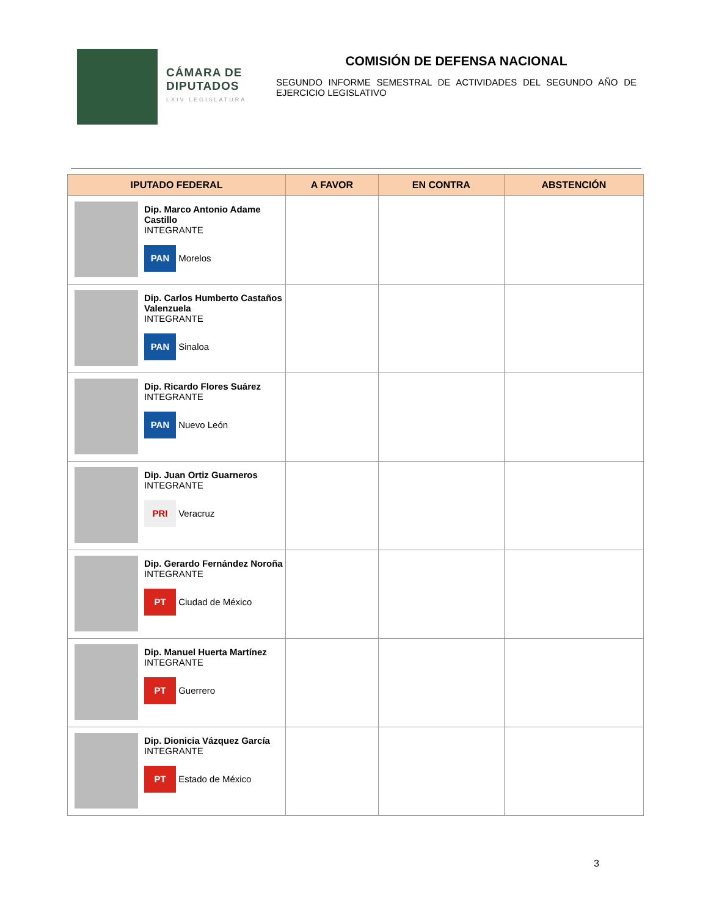CÁMARA DE DIPUTADOS
LXIV LEGISLATURA
COMISIÓN DE DEFENSA NACIONAL
SEGUNDO INFORME SEMESTRAL DE ACTIVIDADES DEL SEGUNDO AÑO DE EJERCICIO LEGISLATIVO
| IPUTADO FEDERAL | A FAVOR | EN CONTRA | ABSTENCIÓN |
| --- | --- | --- | --- |
| Dip. Marco Antonio Adame Castillo INTEGRANTE PAN Morelos | | | |
| Dip. Carlos Humberto Castaños Valenzuela INTEGRANTE PAN Sinaloa | | | |
| Dip. Ricardo Flores Suárez INTEGRANTE PAN Nuevo León | | | |
| Dip. Juan Ortiz Guarneros INTEGRANTE PRI Veracruz | | | |
| Dip. Gerardo Fernández Noroña INTEGRANTE PT Ciudad de México | | | |
| Dip. Manuel Huerta Martínez INTEGRANTE PT Guerrero | | | |
| Dip. Dionicia Vázquez García INTEGRANTE PT Estado de México | | | |
3